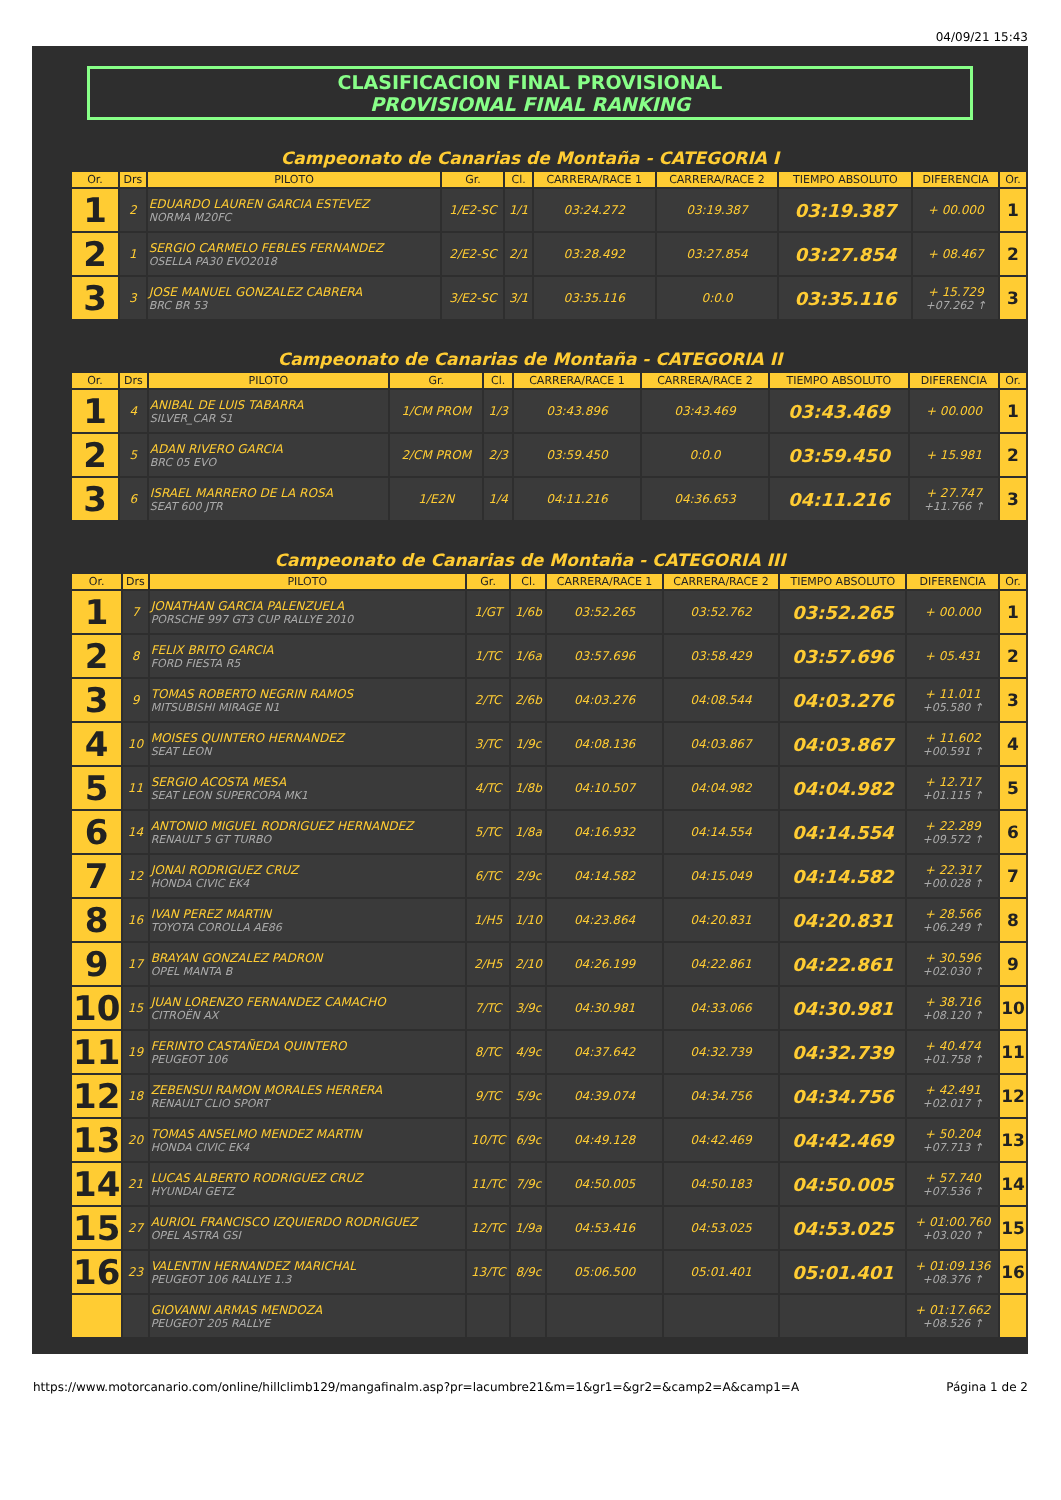04/09/21 15:43
CLASIFICACION FINAL PROVISIONAL
PROVISIONAL FINAL RANKING
Campeonato de Canarias de Montaña - CATEGORIA I
| Or. | Drs | PILOTO | Gr. | Cl. | CARRERA/RACE 1 | CARRERA/RACE 2 | TIEMPO ABSOLUTO | DIFERENCIA | Or. |
| --- | --- | --- | --- | --- | --- | --- | --- | --- | --- |
| 1 | 2 | EDUARDO LAUREN GARCIA ESTEVEZ NORMA M20FC | 1/E2-SC | 1/1 | 03:24.272 | 03:19.387 | 03:19.387 | + 00.000 | 1 |
| 2 | 1 | SERGIO CARMELO FEBLES FERNANDEZ OSELLA PA30 EVO2018 | 2/E2-SC | 2/1 | 03:28.492 | 03:27.854 | 03:27.854 | + 08.467 | 2 |
| 3 | 3 | JOSE MANUEL GONZALEZ CABRERA BRC BR 53 | 3/E2-SC | 3/1 | 03:35.116 | 0:0.0 | 03:35.116 | + 15.729 +07.262 ↑ | 3 |
Campeonato de Canarias de Montaña - CATEGORIA II
| Or. | Drs | PILOTO | Gr. | Cl. | CARRERA/RACE 1 | CARRERA/RACE 2 | TIEMPO ABSOLUTO | DIFERENCIA | Or. |
| --- | --- | --- | --- | --- | --- | --- | --- | --- | --- |
| 1 | 4 | ANIBAL DE LUIS TABARRA SILVER_CAR S1 | 1/CM PROM | 1/3 | 03:43.896 | 03:43.469 | 03:43.469 | + 00.000 | 1 |
| 2 | 5 | ADAN RIVERO GARCIA BRC 05 EVO | 2/CM PROM | 2/3 | 03:59.450 | 0:0.0 | 03:59.450 | + 15.981 | 2 |
| 3 | 6 | ISRAEL MARRERO DE LA ROSA SEAT 600 JTR | 1/E2N | 1/4 | 04:11.216 | 04:36.653 | 04:11.216 | + 27.747 +11.766 ↑ | 3 |
Campeonato de Canarias de Montaña - CATEGORIA III
| Or. | Drs | PILOTO | Gr. | Cl. | CARRERA/RACE 1 | CARRERA/RACE 2 | TIEMPO ABSOLUTO | DIFERENCIA | Or. |
| --- | --- | --- | --- | --- | --- | --- | --- | --- | --- |
| 1 | 7 | JONATHAN GARCIA PALENZUELA PORSCHE 997 GT3 CUP RALLYE 2010 | 1/GT | 1/6b | 03:52.265 | 03:52.762 | 03:52.265 | + 00.000 | 1 |
| 2 | 8 | FELIX BRITO GARCIA FORD FIESTA R5 | 1/TC | 1/6a | 03:57.696 | 03:58.429 | 03:57.696 | + 05.431 | 2 |
| 3 | 9 | TOMAS ROBERTO NEGRIN RAMOS MITSUBISHI MIRAGE N1 | 2/TC | 2/6b | 04:03.276 | 04:08.544 | 04:03.276 | + 11.011 +05.580 ↑ | 3 |
| 4 | 10 | MOISES QUINTERO HERNANDEZ SEAT LEON | 3/TC | 1/9c | 04:08.136 | 04:03.867 | 04:03.867 | + 11.602 +00.591 ↑ | 4 |
| 5 | 11 | SERGIO ACOSTA MESA SEAT LEON SUPERCOPA MK1 | 4/TC | 1/8b | 04:10.507 | 04:04.982 | 04:04.982 | + 12.717 +01.115 ↑ | 5 |
| 6 | 14 | ANTONIO MIGUEL RODRIGUEZ HERNANDEZ RENAULT 5 GT TURBO | 5/TC | 1/8a | 04:16.932 | 04:14.554 | 04:14.554 | + 22.289 +09.572 ↑ | 6 |
| 7 | 12 | JONAI RODRIGUEZ CRUZ HONDA CIVIC EK4 | 6/TC | 2/9c | 04:14.582 | 04:15.049 | 04:14.582 | + 22.317 +00.028 ↑ | 7 |
| 8 | 16 | IVAN PEREZ MARTIN TOYOTA COROLLA AE86 | 1/H5 | 1/10 | 04:23.864 | 04:20.831 | 04:20.831 | + 28.566 +06.249 ↑ | 8 |
| 9 | 17 | BRAYAN GONZALEZ PADRON OPEL MANTA B | 2/H5 | 2/10 | 04:26.199 | 04:22.861 | 04:22.861 | + 30.596 +02.030 ↑ | 9 |
| 10 | 15 | JUAN LORENZO FERNANDEZ CAMACHO CITROËN AX | 7/TC | 3/9c | 04:30.981 | 04:33.066 | 04:30.981 | + 38.716 +08.120 ↑ | 10 |
| 11 | 19 | FERINTO CASTAÑEDA QUINTERO PEUGEOT 106 | 8/TC | 4/9c | 04:37.642 | 04:32.739 | 04:32.739 | + 40.474 +01.758 ↑ | 11 |
| 12 | 18 | ZEBENSUI RAMON MORALES HERRERA RENAULT CLIO SPORT | 9/TC | 5/9c | 04:39.074 | 04:34.756 | 04:34.756 | + 42.491 +02.017 ↑ | 12 |
| 13 | 20 | TOMAS ANSELMO MENDEZ MARTIN HONDA CIVIC EK4 | 10/TC | 6/9c | 04:49.128 | 04:42.469 | 04:42.469 | + 50.204 +07.713 ↑ | 13 |
| 14 | 21 | LUCAS ALBERTO RODRIGUEZ CRUZ HYUNDAI GETZ | 11/TC | 7/9c | 04:50.005 | 04:50.183 | 04:50.005 | + 57.740 +07.536 ↑ | 14 |
| 15 | 27 | AURIOL FRANCISCO IZQUIERDO RODRIGUEZ OPEL ASTRA GSI | 12/TC | 1/9a | 04:53.416 | 04:53.025 | 04:53.025 | + 01:00.760 +03.020 ↑ | 15 |
| 16 | 23 | VALENTIN HERNANDEZ MARICHAL PEUGEOT 106 RALLYE 1.3 | 13/TC | 8/9c | 05:06.500 | 05:01.401 | 05:01.401 | + 01:09.136 +08.376 ↑ | 16 |
| | | GIOVANNI ARMAS MENDOZA PEUGEOT 205 RALLYE | | | | | | + 01:17.662 +08.526 ↑ | |
https://www.motorcanario.com/online/hillclimb129/mangafinalm.asp?pr=lacumbre21&m=1&gr1=&gr2=&camp2=A&camp1=A Página 1 de 2